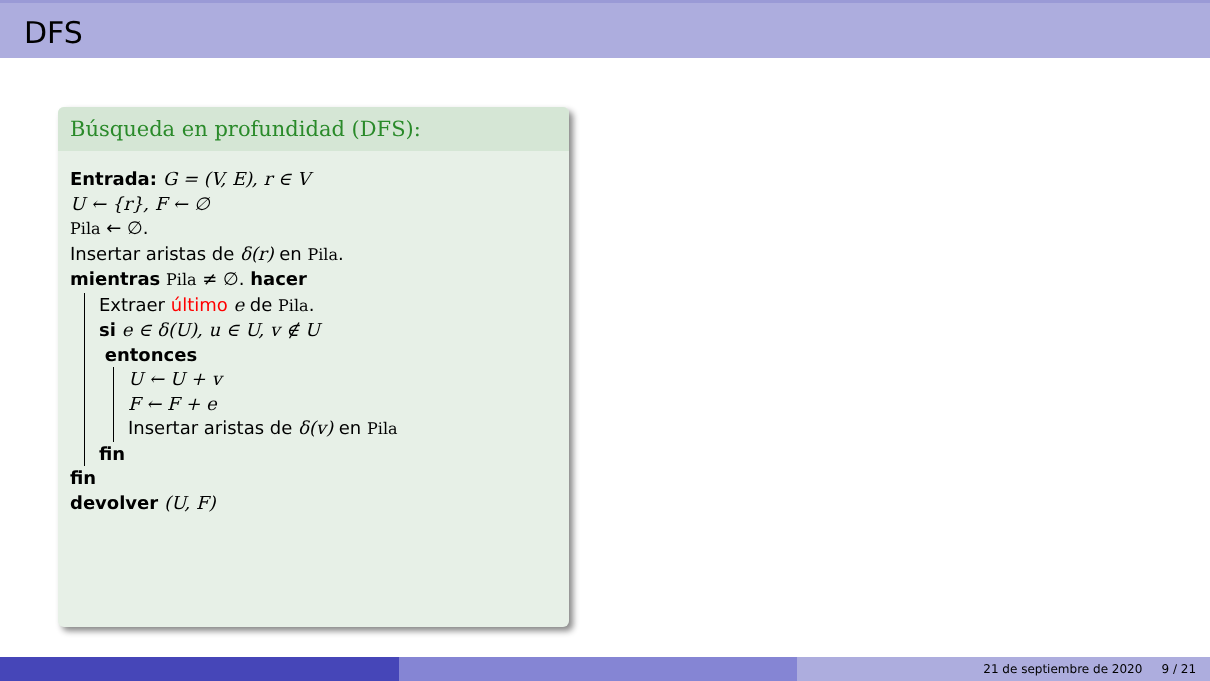DFS
Búsqueda en profundidad (DFS):
Entrada: G = (V, E), r ∈ V
U ← {r}, F ← ∅
Pila ← ∅.
Insertar aristas de δ(r) en Pila.
mientras Pila ≠ ∅. hacer
Extraer último e de Pila.
si e ∈ δ(U), u ∈ U, v ∉ U
entonces
U ← U + v
F ← F + e
Insertar aristas de δ(v) en Pila
fin
fin
devolver (U, F)
21 de septiembre de 2020 9 / 21